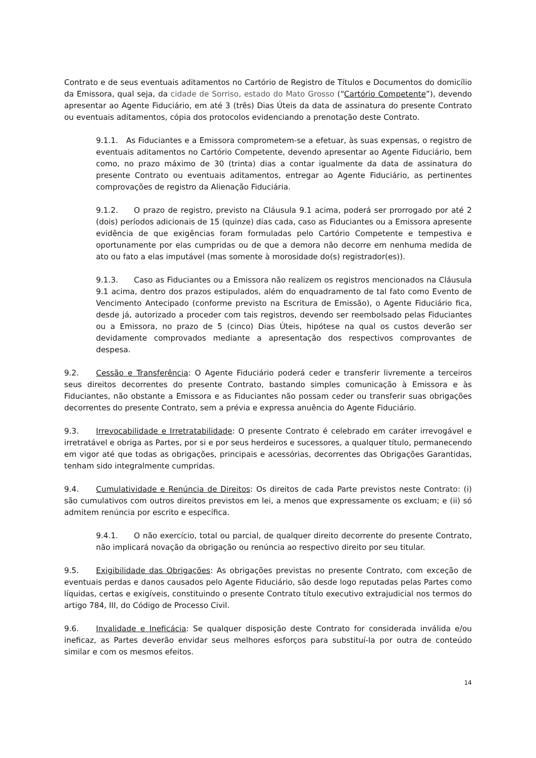Contrato e de seus eventuais aditamentos no Cartório de Registro de Títulos e Documentos do domicílio da Emissora, qual seja, da cidade de Sorriso, estado do Mato Grosso (“Cartório Competente”), devendo apresentar ao Agente Fiduciário, em até 3 (três) Dias Úteis da data de assinatura do presente Contrato ou eventuais aditamentos, cópia dos protocolos evidenciando a prenotação deste Contrato.
9.1.1. As Fiduciantes e a Emissora comprometem-se a efetuar, às suas expensas, o registro de eventuais aditamentos no Cartório Competente, devendo apresentar ao Agente Fiduciário, bem como, no prazo máximo de 30 (trinta) dias a contar igualmente da data de assinatura do presente Contrato ou eventuais aditamentos, entregar ao Agente Fiduciário, as pertinentes comprovações de registro da Alienação Fiduciária.
9.1.2. O prazo de registro, previsto na Cláusula 9.1 acima, poderá ser prorrogado por até 2 (dois) períodos adicionais de 15 (quinze) dias cada, caso as Fiduciantes ou a Emissora apresente evidência de que exigências foram formuladas pelo Cartório Competente e tempestiva e oportunamente por elas cumpridas ou de que a demora não decorre em nenhuma medida de ato ou fato a elas imputável (mas somente à morosidade do(s) registrador(es)).
9.1.3. Caso as Fiduciantes ou a Emissora não realizem os registros mencionados na Cláusula 9.1 acima, dentro dos prazos estipulados, além do enquadramento de tal fato como Evento de Vencimento Antecipado (conforme previsto na Escritura de Emissão), o Agente Fiduciário fica, desde já, autorizado a proceder com tais registros, devendo ser reembolsado pelas Fiduciantes ou a Emissora, no prazo de 5 (cinco) Dias Úteis, hipótese na qual os custos deverão ser devidamente comprovados mediante a apresentação dos respectivos comprovantes de despesa.
9.2. Cessão e Transferência: O Agente Fiduciário poderá ceder e transferir livremente a terceiros seus direitos decorrentes do presente Contrato, bastando simples comunicação à Emissora e às Fiduciantes, não obstante a Emissora e as Fiduciantes não possam ceder ou transferir suas obrigações decorrentes do presente Contrato, sem a prévia e expressa anuência do Agente Fiduciário.
9.3. Irrevocabilidade e Irretratabilidade: O presente Contrato é celebrado em caráter irrevogável e irretratável e obriga as Partes, por si e por seus herdeiros e sucessores, a qualquer título, permanecendo em vigor até que todas as obrigações, principais e acessórias, decorrentes das Obrigações Garantidas, tenham sido integralmente cumpridas.
9.4. Cumulatividade e Renúncia de Direitos: Os direitos de cada Parte previstos neste Contrato: (i) são cumulativos com outros direitos previstos em lei, a menos que expressamente os excluam; e (ii) só admitem renúncia por escrito e específica.
9.4.1. O não exercício, total ou parcial, de qualquer direito decorrente do presente Contrato, não implicará novação da obrigação ou renúncia ao respectivo direito por seu titular.
9.5. Exigibilidade das Obrigações: As obrigações previstas no presente Contrato, com exceção de eventuais perdas e danos causados pelo Agente Fiduciário, são desde logo reputadas pelas Partes como líquidas, certas e exigíveis, constituindo o presente Contrato título executivo extrajudicial nos termos do artigo 784, III, do Código de Processo Civil.
9.6. Invalidade e Ineficácia: Se qualquer disposição deste Contrato for considerada inválida e/ou ineficaz, as Partes deverão envidar seus melhores esforços para substituí-la por outra de conteúdo similar e com os mesmos efeitos.
14